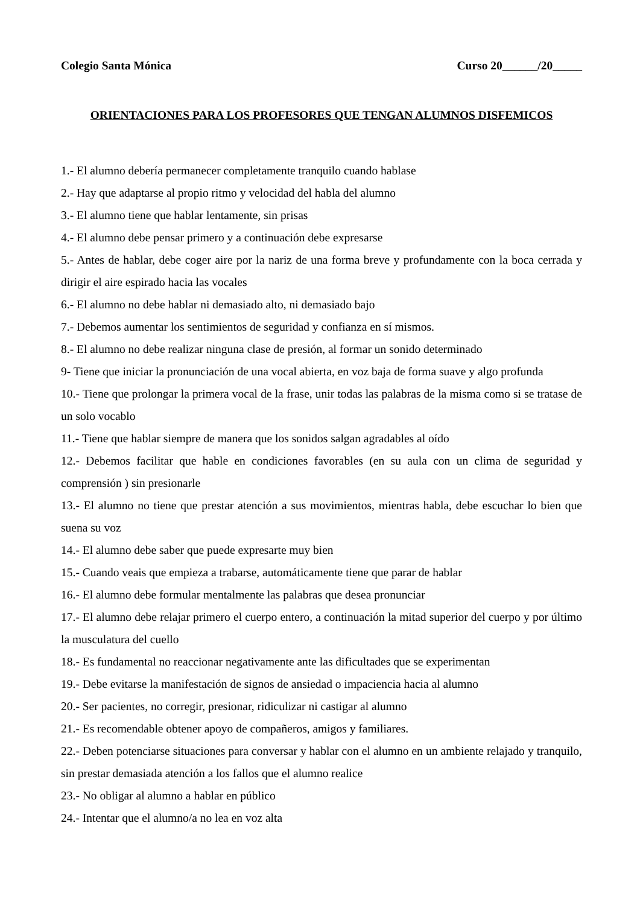Colegio Santa Mónica Curso 20______/20_____
ORIENTACIONES PARA LOS PROFESORES QUE TENGAN ALUMNOS DISFEMICOS
1.- El alumno debería permanecer completamente tranquilo cuando hablase
2.- Hay que adaptarse al propio ritmo y velocidad del habla del alumno
3.- El alumno tiene que hablar lentamente, sin prisas
4.- El alumno debe pensar primero y a continuación debe expresarse
5.- Antes de hablar, debe coger aire por la nariz de una forma breve y profundamente con la boca cerrada y dirigir el aire espirado hacia las vocales
6.- El alumno no debe hablar ni demasiado alto, ni demasiado bajo
7.- Debemos aumentar los sentimientos de seguridad y confianza en sí mismos.
8.- El alumno no debe realizar ninguna clase de presión, al formar un sonido determinado
9- Tiene que iniciar la pronunciación de una vocal abierta, en voz baja de forma suave y algo profunda
10.- Tiene que prolongar la primera vocal de la frase, unir todas las palabras de la misma como si se tratase de un solo vocablo
11.- Tiene que hablar siempre de manera que los sonidos salgan agradables al oído
12.- Debemos facilitar que hable en condiciones favorables (en su aula con un clima de seguridad y comprensión ) sin presionarle
13.- El alumno no tiene que prestar atención a sus movimientos, mientras habla, debe escuchar lo bien que suena su voz
14.- El alumno debe saber que puede expresarte muy bien
15.- Cuando veais que empieza a trabarse, automáticamente tiene que parar de hablar
16.- El alumno debe formular mentalmente las palabras que desea pronunciar
17.- El alumno debe relajar primero el cuerpo entero, a continuación la mitad superior del cuerpo y por último la musculatura del cuello
18.- Es fundamental no reaccionar negativamente ante las dificultades que se experimentan
19.- Debe evitarse la manifestación de signos de ansiedad o impaciencia hacia al alumno
20.- Ser pacientes, no corregir, presionar, ridiculizar ni castigar al alumno
21.- Es recomendable obtener apoyo de compañeros, amigos y familiares.
22.- Deben potenciarse situaciones para conversar y hablar con el alumno en un ambiente relajado y tranquilo, sin prestar demasiada atención a los fallos que el alumno realice
23.- No obligar al alumno a hablar en público
24.- Intentar que el alumno/a no lea en voz alta